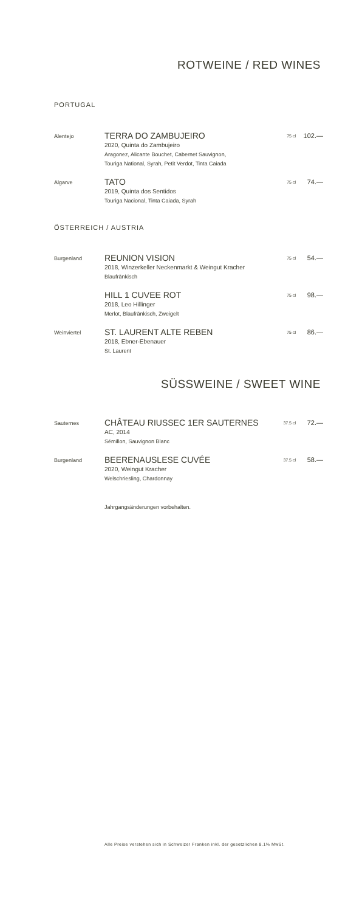ROTWEINE / RED WINES
PORTUGAL
Alentejo
TERRA DO ZAMBUJEIRO
2020, Quinta do Zambujeiro
Aragonez, Alicante Bouchet, Cabernet Sauvignon,
Touriga National, Syrah, Petit Verdot, Tinta Caiada
75 cl
102.—
Algarve
TATO
2019, Quinta dos Sentidos
Touriga Nacional, Tinta Caiada, Syrah
75 cl
74.—
ÖSTERREICH / AUSTRIA
Burgenland
REUNION VISION
2018, Winzerkeller Neckenmarkt & Weingut Kracher
Blaufränkisch
75 cl
54.—
HILL 1 CUVEE ROT
2018, Leo Hillinger
Merlot, Blaufränkisch, Zweigelt
75 cl
98.—
Weinviertel
ST. LAURENT ALTE REBEN
2018, Ebner-Ebenauer
St. Laurent
75 cl
86.—
SÜSSWEINE / SWEET WINE
Sauternes
CHÂTEAU RIUSSEC 1ER SAUTERNES
AC, 2014
Sémillon, Sauvignon Blanc
37.5 cl
72.—
Burgenland
BEERENAUSLESE CUVÉE
2020, Weingut Kracher
Welschriesling, Chardonnay
37.5 cl
58.—
Jahrgangsänderungen vorbehalten.
Alle Preise verstehen sich in Schweizer Franken inkl. der gesetzlichen 8.1% MwSt.